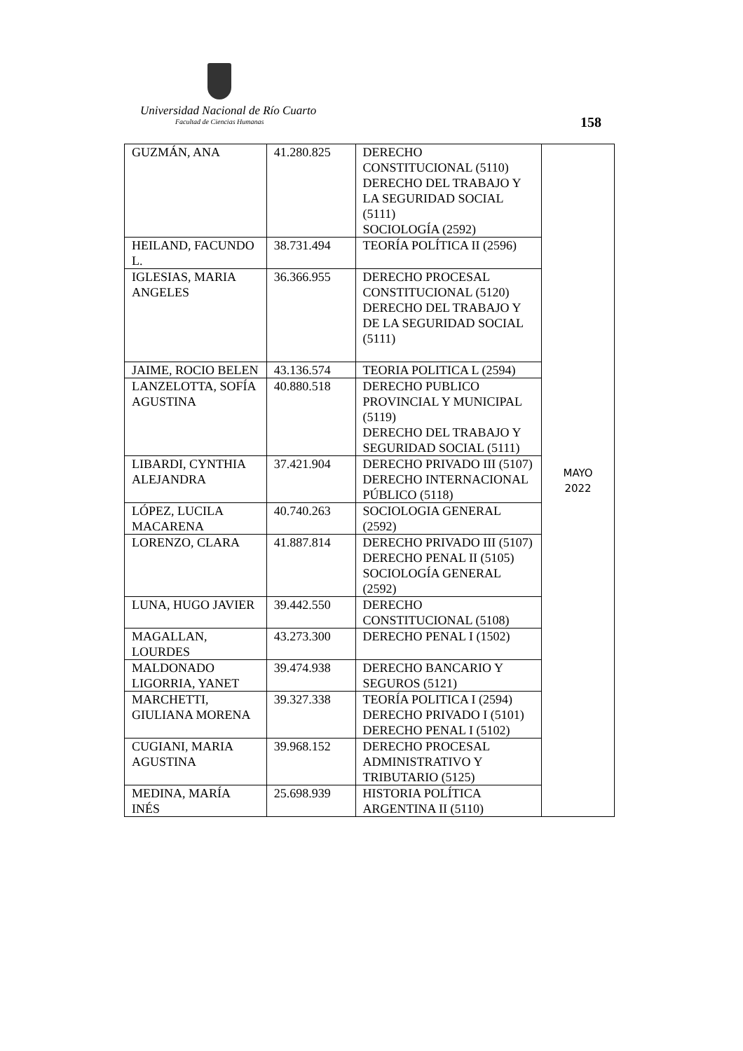Universidad Nacional de Río Cuarto
Facultad de Ciencias Humanas 158
| GUZMÁN, ANA | 41.280.825 | DERECHO CONSTITUCIONAL (5110) DERECHO DEL TRABAJO Y LA SEGURIDAD SOCIAL (5111) SOCIOLOGÍA (2592) | MAYO 2022 |
| HEILAND, FACUNDO L. | 38.731.494 | TEORÍA POLÍTICA II (2596) | |
| IGLESIAS, MARIA ANGELES | 36.366.955 | DERECHO PROCESAL CONSTITUCIONAL (5120) DERECHO DEL TRABAJO Y DE LA SEGURIDAD SOCIAL (5111) | |
| JAIME, ROCIO BELEN | 43.136.574 | TEORIA POLITICA L (2594) | |
| LANZELOTTA, SOFÍA AGUSTINA | 40.880.518 | DERECHO PUBLICO PROVINCIAL Y MUNICIPAL (5119) DERECHO DEL TRABAJO Y SEGURIDAD SOCIAL (5111) | |
| LIBARDI, CYNTHIA ALEJANDRA | 37.421.904 | DERECHO PRIVADO III (5107) DERECHO INTERNACIONAL PÚBLICO (5118) | |
| LÓPEZ, LUCILA MACARENA | 40.740.263 | SOCIOLOGIA GENERAL (2592) | |
| LORENZO, CLARA | 41.887.814 | DERECHO PRIVADO III (5107) DERECHO PENAL II (5105) SOCIOLOGÍA GENERAL (2592) | |
| LUNA, HUGO JAVIER | 39.442.550 | DERECHO CONSTITUCIONAL (5108) | |
| MAGALLAN, LOURDES | 43.273.300 | DERECHO PENAL I (1502) | |
| MALDONADO LIGORRIA, YANET | 39.474.938 | DERECHO BANCARIO Y SEGUROS (5121) | |
| MARCHETTI, GIULIANA MORENA | 39.327.338 | TEORÍA POLITICA I (2594) DERECHO PRIVADO I (5101) DERECHO PENAL I (5102) | |
| CUGIANI, MARIA AGUSTINA | 39.968.152 | DERECHO PROCESAL ADMINISTRATIVO Y TRIBUTARIO (5125) | |
| MEDINA, MARÍA INÉS | 25.698.939 | HISTORIA POLÍTICA ARGENTINA II (5110) | |